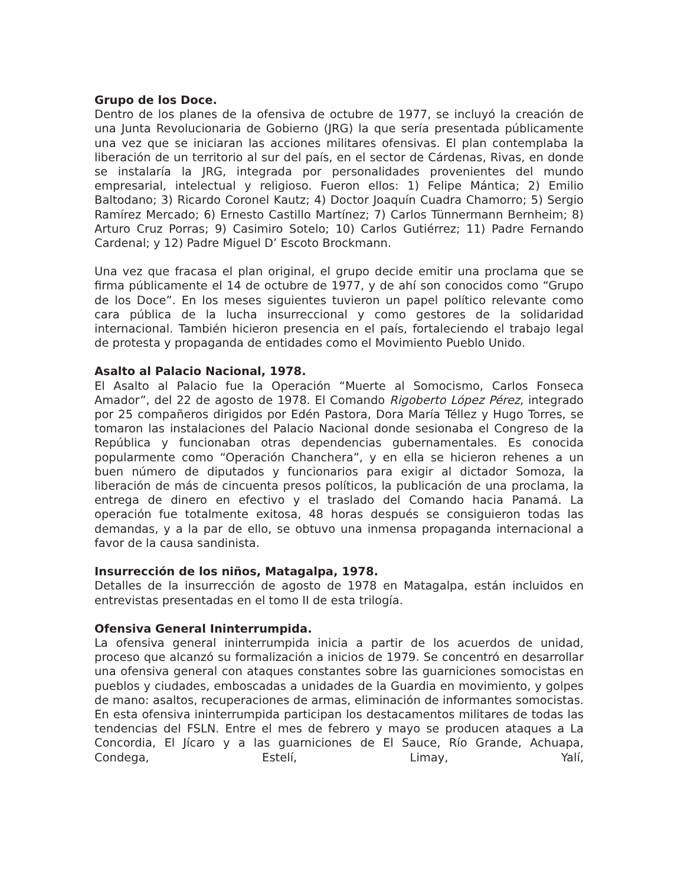Grupo de los Doce.
Dentro de los planes de la ofensiva de octubre de 1977, se incluyó la creación de una Junta Revolucionaria de Gobierno (JRG) la que sería presentada públicamente una vez que se iniciaran las acciones militares ofensivas. El plan contemplaba la liberación de un territorio al sur del país, en el sector de Cárdenas, Rivas, en donde se instalaría la JRG, integrada por personalidades provenientes del mundo empresarial, intelectual y religioso. Fueron ellos: 1) Felipe Mántica; 2) Emilio Baltodano; 3) Ricardo Coronel Kautz; 4) Doctor Joaquín Cuadra Chamorro; 5) Sergio Ramírez Mercado; 6) Ernesto Castillo Martínez; 7) Carlos Tünnermann Bernheim; 8) Arturo Cruz Porras; 9) Casimiro Sotelo; 10) Carlos Gutiérrez; 11) Padre Fernando Cardenal; y 12) Padre Miguel D’ Escoto Brockmann.
Una vez que fracasa el plan original, el grupo decide emitir una proclama que se firma públicamente el 14 de octubre de 1977, y de ahí son conocidos como “Grupo de los Doce”. En los meses siguientes tuvieron un papel político relevante como cara pública de la lucha insurreccional y como gestores de la solidaridad internacional. También hicieron presencia en el país, fortaleciendo el trabajo legal de protesta y propaganda de entidades como el Movimiento Pueblo Unido.
Asalto al Palacio Nacional, 1978.
El Asalto al Palacio fue la Operación “Muerte al Somocismo, Carlos Fonseca Amador”, del 22 de agosto de 1978. El Comando Rigoberto López Pérez, integrado por 25 compañeros dirigidos por Edén Pastora, Dora María Téllez y Hugo Torres, se tomaron las instalaciones del Palacio Nacional donde sesionaba el Congreso de la República y funcionaban otras dependencias gubernamentales. Es conocida popularmente como “Operación Chanchera”, y en ella se hicieron rehenes a un buen número de diputados y funcionarios para exigir al dictador Somoza, la liberación de más de cincuenta presos políticos, la publicación de una proclama, la entrega de dinero en efectivo y el traslado del Comando hacia Panamá. La operación fue totalmente exitosa, 48 horas después se consiguieron todas las demandas, y a la par de ello, se obtuvo una inmensa propaganda internacional a favor de la causa sandinista.
Insurrección de los niños, Matagalpa, 1978.
Detalles de la insurrección de agosto de 1978 en Matagalpa, están incluidos en entrevistas presentadas en el tomo II de esta trilogía.
Ofensiva General Ininterrumpida.
La ofensiva general ininterrumpida inicia a partir de los acuerdos de unidad, proceso que alcanzó su formalización a inicios de 1979. Se concentró en desarrollar una ofensiva general con ataques constantes sobre las guarniciones somocistas en pueblos y ciudades, emboscadas a unidades de la Guardia en movimiento, y golpes de mano: asaltos, recuperaciones de armas, eliminación de informantes somocistas. En esta ofensiva ininterrumpida participan los destacamentos militares de todas las tendencias del FSLN. Entre el mes de febrero y mayo se producen ataques a La Concordia, El Jícaro y a las guarniciones de El Sauce, Río Grande, Achuapa, Condega, Estelí, Limay, Yalí,